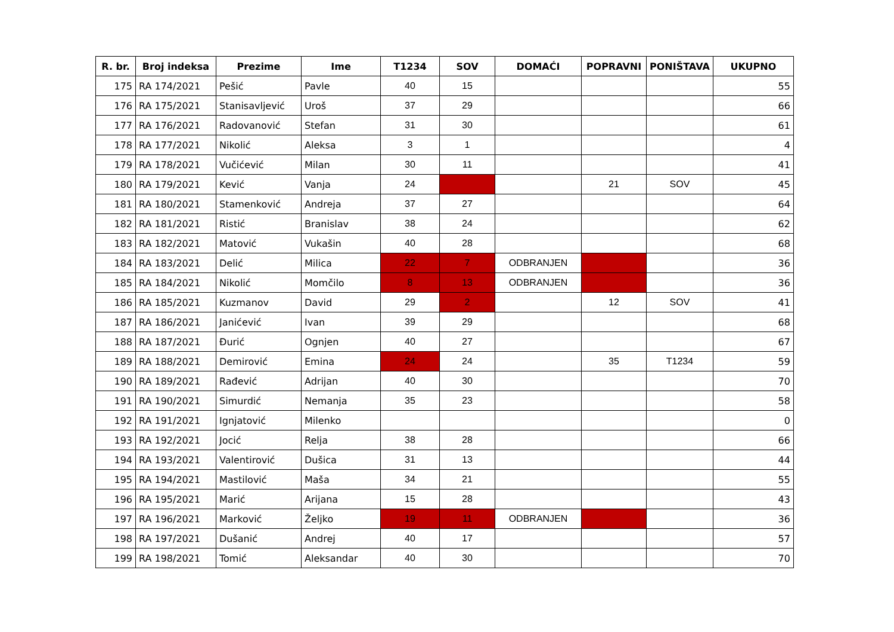| R. br. | Broj indeksa | Prezime | Ime | T1234 | SOV | DOMAĆI | POPRAVNI | PONIŠTAVA | UKUPNO |
| --- | --- | --- | --- | --- | --- | --- | --- | --- | --- |
| 175 | RA 174/2021 | Pešić | Pavle | 40 | 15 | | | | 55 |
| 176 | RA 175/2021 | Stanisavljević | Uroš | 37 | 29 | | | | 66 |
| 177 | RA 176/2021 | Radovanović | Stefan | 31 | 30 | | | | 61 |
| 178 | RA 177/2021 | Nikolić | Aleksa | 3 | 1 | | | | 4 |
| 179 | RA 178/2021 | Vučićević | Milan | 30 | 11 | | | | 41 |
| 180 | RA 179/2021 | Kević | Vanja | 24 | | | 21 | SOV | 45 |
| 181 | RA 180/2021 | Stamenković | Andreja | 37 | 27 | | | | 64 |
| 182 | RA 181/2021 | Ristić | Branislav | 38 | 24 | | | | 62 |
| 183 | RA 182/2021 | Matović | Vukašin | 40 | 28 | | | | 68 |
| 184 | RA 183/2021 | Delić | Milica | 22 | 7 | ODBRANJEN | | | 36 |
| 185 | RA 184/2021 | Nikolić | Momčilo | 8 | 13 | ODBRANJEN | | | 36 |
| 186 | RA 185/2021 | Kuzmanov | David | 29 | 2 | | 12 | SOV | 41 |
| 187 | RA 186/2021 | Janićević | Ivan | 39 | 29 | | | | 68 |
| 188 | RA 187/2021 | Đurić | Ognjen | 40 | 27 | | | | 67 |
| 189 | RA 188/2021 | Demirović | Emina | 24 | 24 | | 35 | T1234 | 59 |
| 190 | RA 189/2021 | Rađević | Adrijan | 40 | 30 | | | | 70 |
| 191 | RA 190/2021 | Simurdić | Nemanja | 35 | 23 | | | | 58 |
| 192 | RA 191/2021 | Ignjatović | Milenko | | | | | | 0 |
| 193 | RA 192/2021 | Jocić | Relja | 38 | 28 | | | | 66 |
| 194 | RA 193/2021 | Valentirović | Dušica | 31 | 13 | | | | 44 |
| 195 | RA 194/2021 | Mastilović | Maša | 34 | 21 | | | | 55 |
| 196 | RA 195/2021 | Marić | Arijana | 15 | 28 | | | | 43 |
| 197 | RA 196/2021 | Marković | Željko | 19 | 11 | ODBRANJEN | | | 36 |
| 198 | RA 197/2021 | Dušanić | Andrej | 40 | 17 | | | | 57 |
| 199 | RA 198/2021 | Tomić | Aleksandar | 40 | 30 | | | | 70 |